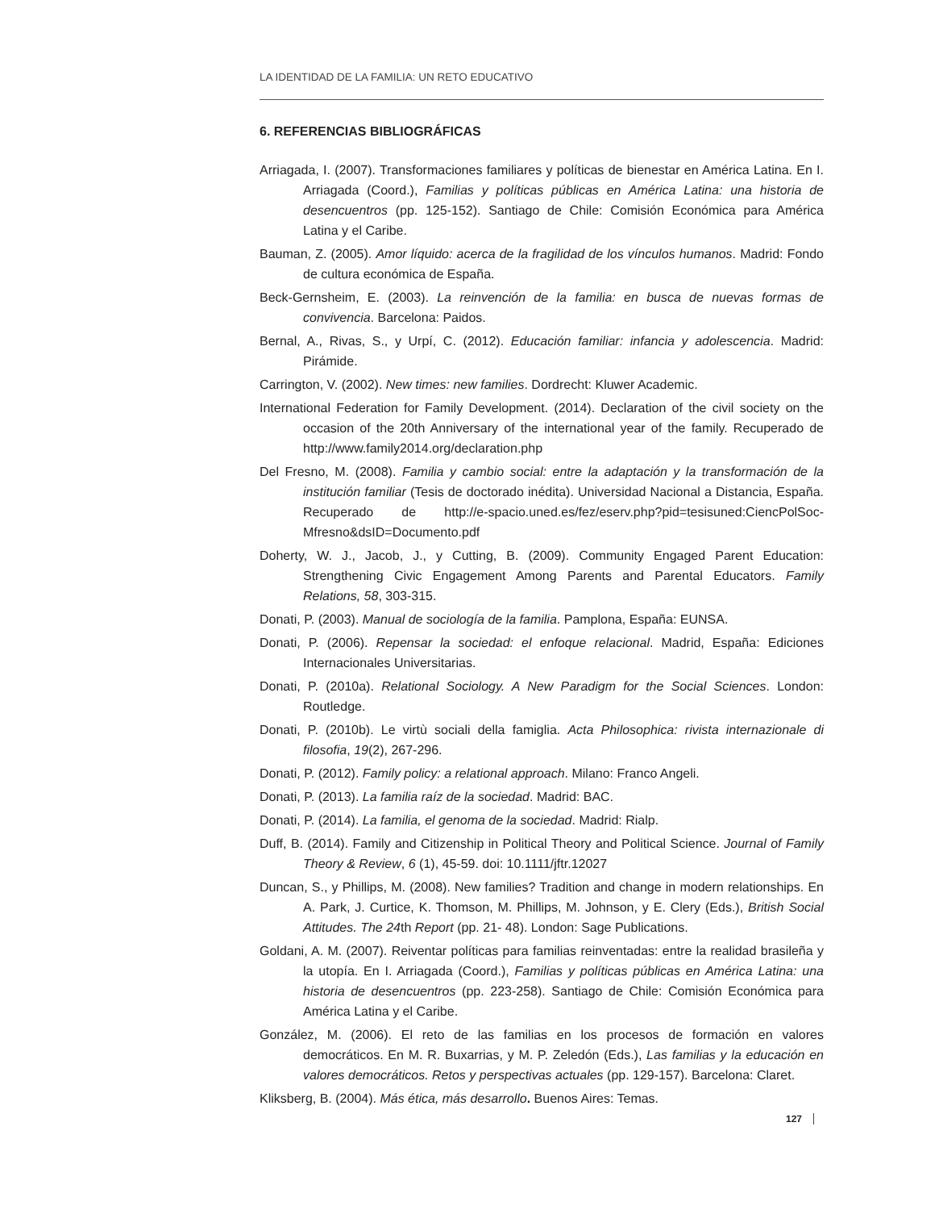LA IDENTIDAD DE LA FAMILIA: UN RETO EDUCATIVO
6. REFERENCIAS BIBLIOGRÁFICAS
Arriagada, I. (2007). Transformaciones familiares y políticas de bienestar en América Latina. En I. Arriagada (Coord.), Familias y políticas públicas en América Latina: una historia de desencuentros (pp. 125-152). Santiago de Chile: Comisión Económica para América Latina y el Caribe.
Bauman, Z. (2005). Amor líquido: acerca de la fragilidad de los vínculos humanos. Madrid: Fondo de cultura económica de España.
Beck-Gernsheim, E. (2003). La reinvención de la familia: en busca de nuevas formas de convivencia. Barcelona: Paidos.
Bernal, A., Rivas, S., y Urpí, C. (2012). Educación familiar: infancia y adolescencia. Madrid: Pirámide.
Carrington, V. (2002). New times: new families. Dordrecht: Kluwer Academic.
International Federation for Family Development. (2014). Declaration of the civil society on the occasion of the 20th Anniversary of the international year of the family. Recuperado de http://www.family2014.org/declaration.php
Del Fresno, M. (2008). Familia y cambio social: entre la adaptación y la transformación de la institución familiar (Tesis de doctorado inédita). Universidad Nacional a Distancia, España. Recuperado de http://e-spacio.uned.es/fez/eserv.php?pid=tesisuned:CiencPolSoc-Mfresno&dsID=Documento.pdf
Doherty, W. J., Jacob, J., y Cutting, B. (2009). Community Engaged Parent Education: Strengthening Civic Engagement Among Parents and Parental Educators. Family Relations, 58, 303-315.
Donati, P. (2003). Manual de sociología de la familia. Pamplona, España: EUNSA.
Donati, P. (2006). Repensar la sociedad: el enfoque relacional. Madrid, España: Ediciones Internacionales Universitarias.
Donati, P. (2010a). Relational Sociology. A New Paradigm for the Social Sciences. London: Routledge.
Donati, P. (2010b). Le virtù sociali della famiglia. Acta Philosophica: rivista internazionale di filosofia, 19(2), 267-296.
Donati, P. (2012). Family policy: a relational approach. Milano: Franco Angeli.
Donati, P. (2013). La familia raíz de la sociedad. Madrid: BAC.
Donati, P. (2014). La familia, el genoma de la sociedad. Madrid: Rialp.
Duff, B. (2014). Family and Citizenship in Political Theory and Political Science. Journal of Family Theory & Review, 6 (1), 45-59. doi: 10.1111/jftr.12027
Duncan, S., y Phillips, M. (2008). New families? Tradition and change in modern relationships. En A. Park, J. Curtice, K. Thomson, M. Phillips, M. Johnson, y E. Clery (Eds.), British Social Attitudes. The 24th Report (pp. 21- 48). London: Sage Publications.
Goldani, A. M. (2007). Reiventar políticas para familias reinventadas: entre la realidad brasileña y la utopía. En I. Arriagada (Coord.), Familias y políticas públicas en América Latina: una historia de desencuentros (pp. 223-258). Santiago de Chile: Comisión Económica para América Latina y el Caribe.
González, M. (2006). El reto de las familias en los procesos de formación en valores democráticos. En M. R. Buxarrias, y M. P. Zeledón (Eds.), Las familias y la educación en valores democráticos. Retos y perspectivas actuales (pp. 129-157). Barcelona: Claret.
Kliksberg, B. (2004). Más ética, más desarrollo. Buenos Aires: Temas.
127